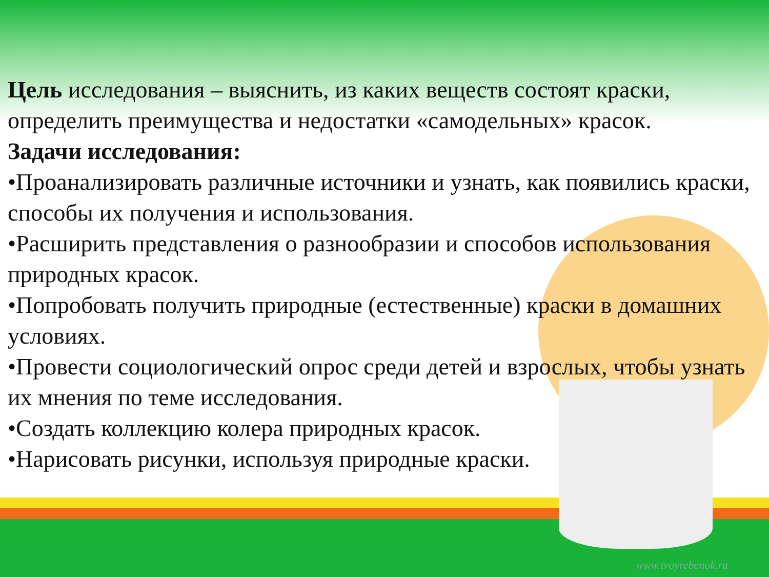Цель исследования – выяснить, из каких веществ состоят краски, определить преимущества и недостатки «самодельных» красок.
Задачи исследования:
•Проанализировать различные источники и узнать, как появились краски, способы их получения и использования.
•Расширить представления о разнообразии и способов использования природных красок.
•Попробовать получить природные (естественные) краски в домашних условиях.
•Провести социологический опрос среди детей и взрослых, чтобы узнать их мнения по теме исследования.
•Создать коллекцию колера природных красок.
•Нарисовать рисунки, используя природные краски.
www.tvoyrebenok.ru